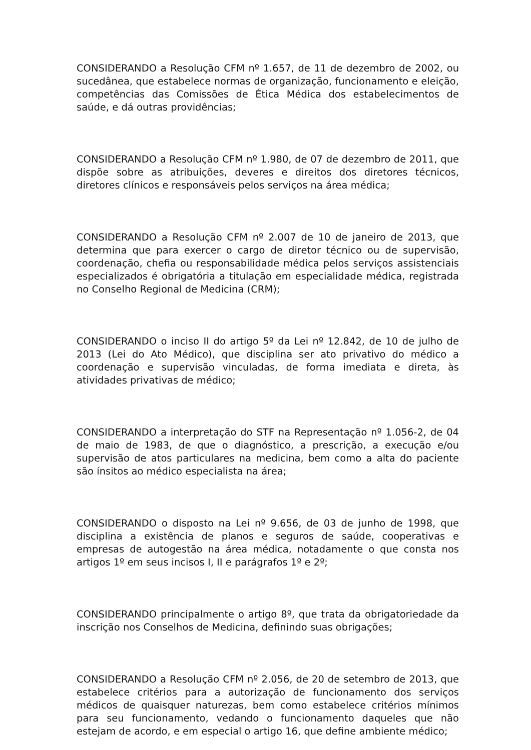CONSIDERANDO a Resolução CFM nº 1.657, de 11 de dezembro de 2002, ou sucedânea, que estabelece normas de organização, funcionamento e eleição, competências das Comissões de Ética Médica dos estabelecimentos de saúde, e dá outras providências;
CONSIDERANDO a Resolução CFM nº 1.980, de 07 de dezembro de 2011, que dispõe sobre as atribuições, deveres e direitos dos diretores técnicos, diretores clínicos e responsáveis pelos serviços na área médica;
CONSIDERANDO a Resolução CFM nº 2.007 de 10 de janeiro de 2013, que determina que para exercer o cargo de diretor técnico ou de supervisão, coordenação, chefia ou responsabilidade médica pelos serviços assistenciais especializados é obrigatória a titulação em especialidade médica, registrada no Conselho Regional de Medicina (CRM);
CONSIDERANDO o inciso II do artigo 5º da Lei nº 12.842, de 10 de julho de 2013 (Lei do Ato Médico), que disciplina ser ato privativo do médico a coordenação e supervisão vinculadas, de forma imediata e direta, às atividades privativas de médico;
CONSIDERANDO a interpretação do STF na Representação nº 1.056-2, de 04 de maio de 1983, de que o diagnóstico, a prescrição, a execução e/ou supervisão de atos particulares na medicina, bem como a alta do paciente são ínsitos ao médico especialista na área;
CONSIDERANDO o disposto na Lei nº 9.656, de 03 de junho de 1998, que disciplina a existência de planos e seguros de saúde, cooperativas e empresas de autogestão na área médica, notadamente o que consta nos artigos 1º em seus incisos I, II e parágrafos 1º e 2º;
CONSIDERANDO principalmente o artigo 8º, que trata da obrigatoriedade da inscrição nos Conselhos de Medicina, definindo suas obrigações;
CONSIDERANDO a Resolução CFM nº 2.056, de 20 de setembro de 2013, que estabelece critérios para a autorização de funcionamento dos serviços médicos de quaisquer naturezas, bem como estabelece critérios mínimos para seu funcionamento, vedando o funcionamento daqueles que não estejam de acordo, e em especial o artigo 16, que define ambiente médico;